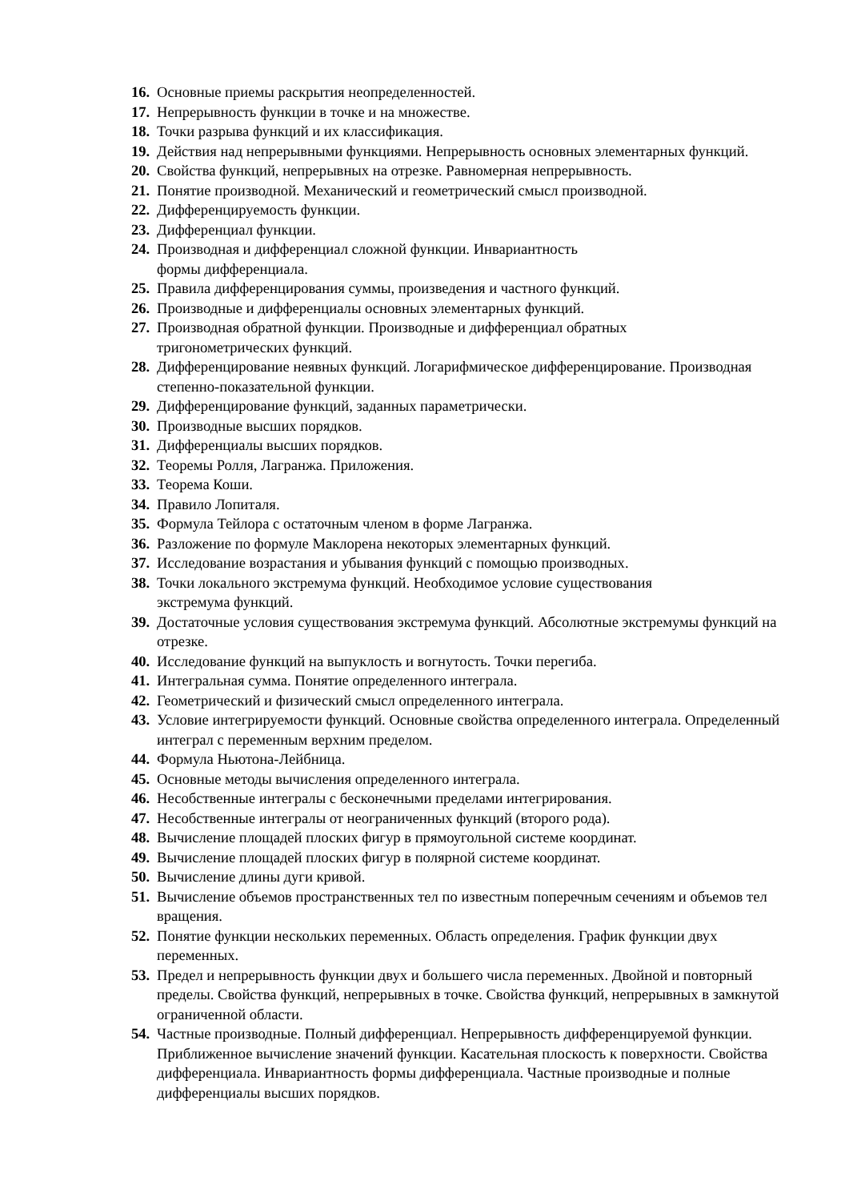16. Основные приемы раскрытия неопределенностей.
17. Непрерывность функции в точке и на множестве.
18. Точки разрыва функций и их классификация.
19. Действия над непрерывными функциями. Непрерывность основных элементарных функций.
20. Свойства функций, непрерывных на отрезке. Равномерная непрерывность.
21. Понятие производной. Механический и геометрический смысл производной.
22. Дифференцируемость функции.
23. Дифференциал функции.
24. Производная и дифференциал сложной функции. Инвариантность
формы дифференциала.
25. Правила дифференцирования суммы, произведения и частного функций.
26. Производные и дифференциалы основных элементарных функций.
27. Производная обратной функции. Производные и дифференциал обратных
тригонометрических функций.
28. Дифференцирование неявных функций. Логарифмическое дифференцирование. Производная степенно-показательной функции.
29. Дифференцирование функций, заданных параметрически.
30. Производные высших порядков.
31. Дифференциалы высших порядков.
32. Теоремы Ролля, Лагранжа. Приложения.
33. Теорема Коши.
34. Правило Лопиталя.
35. Формула Тейлора с остаточным членом в форме Лагранжа.
36. Разложение по формуле Маклорена некоторых элементарных функций.
37. Исследование возрастания и убывания функций с помощью производных.
38. Точки локального экстремума функций. Необходимое условие существования
экстремума функций.
39. Достаточные условия существования экстремума функций. Абсолютные экстремумы функций на отрезке.
40. Исследование функций на выпуклость и вогнутость. Точки перегиба.
41. Интегральная сумма. Понятие определенного интеграла.
42. Геометрический и физический смысл определенного интеграла.
43. Условие интегрируемости функций. Основные свойства определенного интеграла. Определенный интеграл с переменным верхним пределом.
44. Формула Ньютона-Лейбница.
45. Основные методы вычисления определенного интеграла.
46. Несобственные интегралы с бесконечными пределами интегрирования.
47. Несобственные интегралы от неограниченных функций (второго рода).
48. Вычисление площадей плоских фигур в прямоугольной системе координат.
49. Вычисление площадей плоских фигур в полярной системе координат.
50. Вычисление длины дуги кривой.
51. Вычисление объемов пространственных тел по известным поперечным сечениям и объемов тел вращения.
52. Понятие функции нескольких переменных. Область определения. График функции двух переменных.
53. Предел и непрерывность функции двух и большего числа переменных. Двойной и повторный пределы. Свойства функций, непрерывных в точке. Свойства функций, непрерывных в замкнутой ограниченной области.
54. Частные производные. Полный дифференциал. Непрерывность дифференцируемой функции. Приближенное вычисление значений функции. Касательная плоскость к поверхности. Свойства дифференциала. Инвариантность формы дифференциала. Частные производные и полные дифференциалы высших порядков.